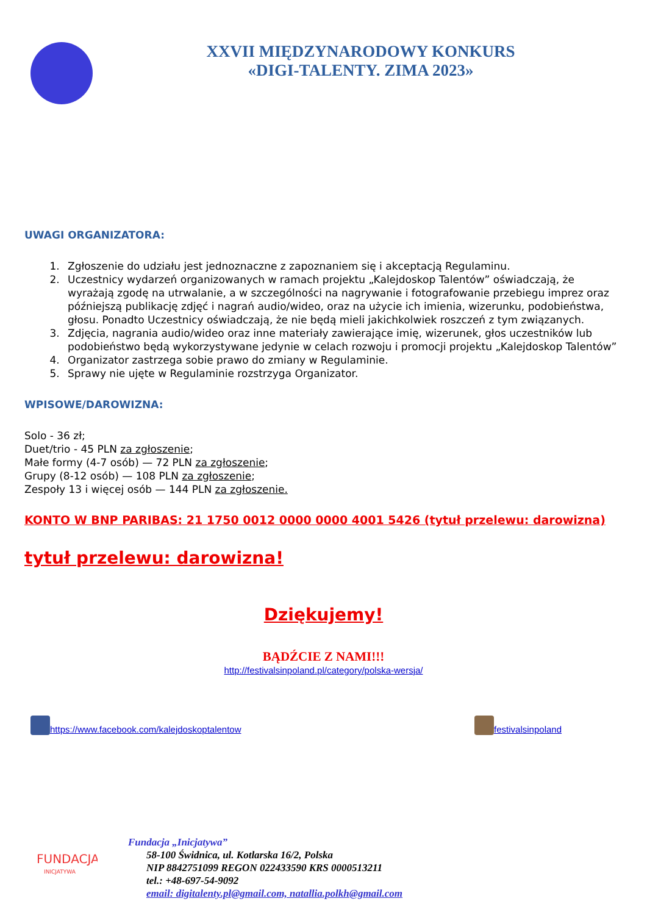XXVII MIĘDZYNARODOWY KONKURS
«DIGI-TALENTY. ZIMA 2023»
UWAGI ORGANIZATORA:
1. Zgłoszenie do udziału jest jednoznaczne z zapoznaniem się i akceptacją Regulaminu.
2. Uczestnicy wydarzeń organizowanych w ramach projektu „Kalejdoskop Talentów” oświadczają, że wyrażają zgodę na utrwalanie, a w szczególności na nagrywanie i fotografowanie przebiegu imprez oraz późniejszą publikację zdjęć i nagrań audio/wideo, oraz na użycie ich imienia, wizerunku, podobieństwa, głosu. Ponadto Uczestnicy oświadczają, że nie będą mieli jakichkolwiek roszczeń z tym związanych.
3. Zdjęcia, nagrania audio/wideo oraz inne materiały zawierające imię, wizerunek, głos uczestników lub podobieństwo będą wykorzystywane jedynie w celach rozwoju i promocji projektu „Kalejdoskop Talentów”
4. Organizator zastrzega sobie prawo do zmiany w Regulaminie.
5. Sprawy nie ujęte w Regulaminie rozstrzyga Organizator.
WPISOWE/DAROWIZNA:
Solo - 36 zł;
Duet/trio - 45 PLN za zgłoszenie;
Małe formy (4-7 osób) — 72 PLN za zgłoszenie;
Grupy (8-12 osób) — 108 PLN za zgłoszenie;
Zespoły 13 i więcej osób — 144 PLN za zgłoszenie.
KONTO W BNP PARIBAS: 21 1750 0012 0000 0000 4001 5426 (tytuł przelewu: darowizna)
tytuł przelewu: darowizna!
Dziękujemy!
BĄDŹCIE Z NAMI!!!
http://festivalsinpoland.pl/category/polska-wersja/
https://www.facebook.com/kalejdoskoptalentow
festivalsinpoland
FUNDACJA
INICJATYWA
Fundacja „Inicjatywa”
58-100 Świdnica, ul. Kotlarska 16/2, Polska
NIP 8842751099 REGON 022433590 KRS 0000513211
tel.: +48-697-54-9092
email: digitalenty.pl@gmail.com, natallia.polkh@gmail.com